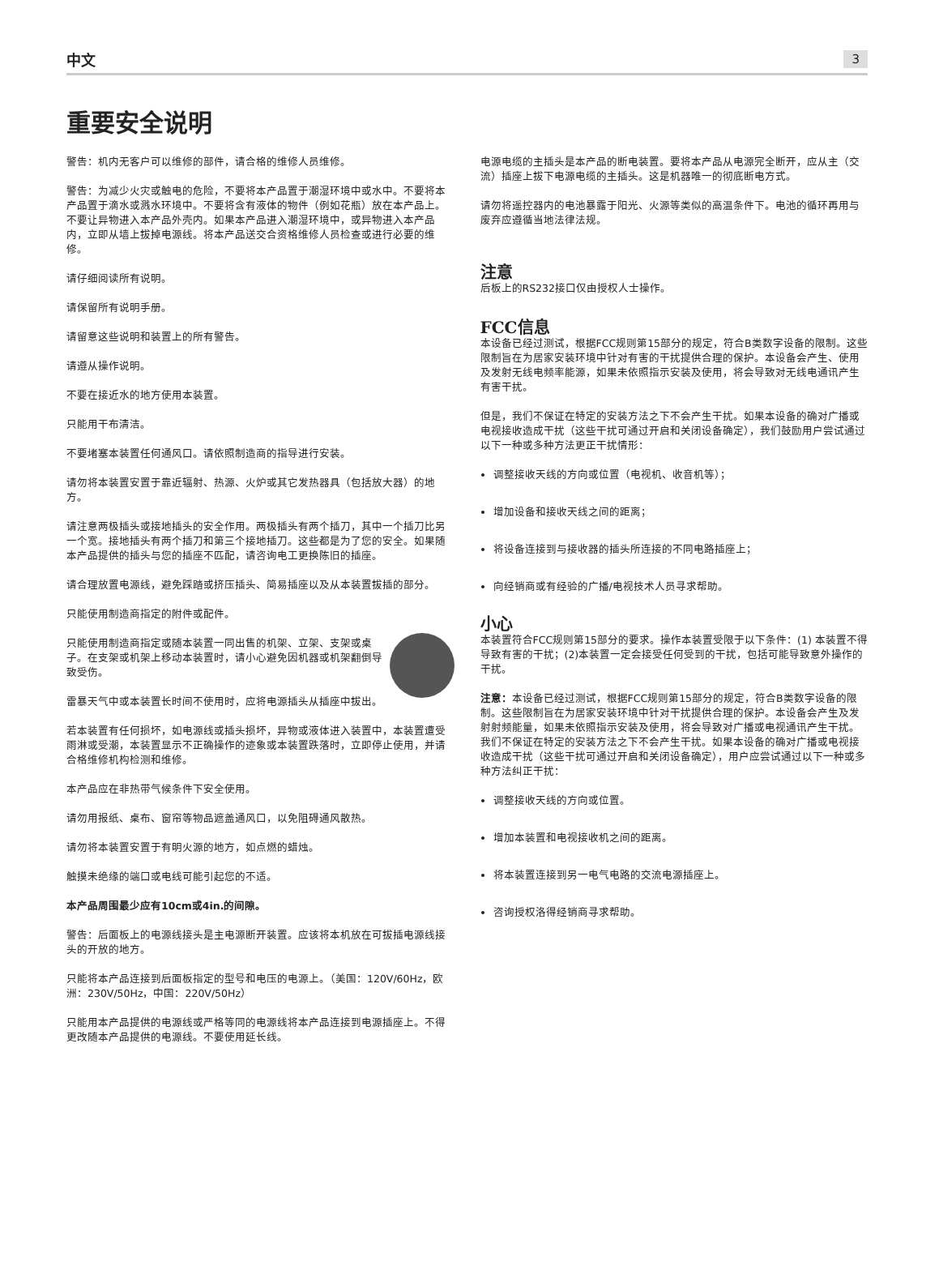中文 3
重要安全说明
警告：机内无客户可以维修的部件，请合格的维修人员维修。
警告：为减少火灾或触电的危险，不要将本产品置于潮湿环境中或水中。不要将本产品置于滴水或溅水环境中。不要将含有液体的物件（例如花瓶）放在本产品上。不要让异物进入本产品外壳内。如果本产品进入潮湿环境中，或异物进入本产品内，立即从墙上拔掉电源线。将本产品送交合资格维修人员检查或进行必要的维修。
请仔细阅读所有说明。
请保留所有说明手册。
请留意这些说明和装置上的所有警告。
请遵从操作说明。
不要在接近水的地方使用本装置。
只能用干布清洁。
不要堵塞本装置任何通风口。请依照制造商的指导进行安装。
请勿将本装置安置于靠近辐射、热源、火炉或其它发热器具（包括放大器）的地方。
请注意两极插头或接地插头的安全作用。两极插头有两个插刀，其中一个插刀比另一个宽。接地插头有两个插刀和第三个接地插刀。这些都是为了您的安全。如果随本产品提供的插头与您的插座不匹配，请咨询电工更换陈旧的插座。
请合理放置电源线，避免踩踏或挤压插头、简易插座以及从本装置拔插的部分。
只能使用制造商指定的附件或配件。
只能使用制造商指定或随本装置一同出售的机架、立架、支架或桌子。在支架或机架上移动本装置时，请小心避免因机器或机架翻倒导致受伤。
雷暴天气中或本装置长时间不使用时，应将电源插头从插座中拔出。
若本装置有任何损坏，如电源线或插头损坏，异物或液体进入装置中，本装置遭受雨淋或受潮，本装置显示不正确操作的迹象或本装置跌落时，立即停止使用，并请合格维修机构检测和维修。
本产品应在非热带气候条件下安全使用。
请勿用报纸、桌布、窗帘等物品遮盖通风口，以免阻碍通风散热。
请勿将本装置安置于有明火源的地方，如点燃的蜡烛。
触摸未绝缘的端口或电线可能引起您的不适。
本产品周围最少应有10cm或4in.的间隙。
警告：后面板上的电源线接头是主电源断开装置。应该将本机放在可拔插电源线接头的开放的地方。
只能将本产品连接到后面板指定的型号和电压的电源上。（美国：120V/60Hz，欧洲：230V/50Hz，中国：220V/50Hz）
只能用本产品提供的电源线或严格等同的电源线将本产品连接到电源插座上。不得更改随本产品提供的电源线。不要使用延长线。
电源电缆的主插头是本产品的断电装置。要将本产品从电源完全断开，应从主（交流）插座上拔下电源电缆的主插头。这是机器唯一的彻底断电方式。
请勿将遥控器内的电池暴露于阳光、火源等类似的高温条件下。电池的循环再用与废弃应遵循当地法律法规。
注意
后板上的RS232接口仅由授权人士操作。
FCC信息
本设备已经过测试，根据FCC规则第15部分的规定，符合B类数字设备的限制。这些限制旨在为居家安装环境中针对有害的干扰提供合理的保护。本设备会产生、使用及发射无线电频率能源，如果未依照指示安装及使用，将会导致对无线电通讯产生有害干扰。
但是，我们不保证在特定的安装方法之下不会产生干扰。如果本设备的确对广播或电视接收造成干扰（这些干扰可通过开启和关闭设备确定），我们鼓励用户尝试通过以下一种或多种方法更正干扰情形：
调整接收天线的方向或位置（电视机、收音机等）；
增加设备和接收天线之间的距离；
将设备连接到与接收器的插头所连接的不同电路插座上；
向经销商或有经验的广播/电视技术人员寻求帮助。
小心
本装置符合FCC规则第15部分的要求。操作本装置受限于以下条件：(1) 本装置不得导致有害的干扰；(2)本装置一定会接受任何受到的干扰，包括可能导致意外操作的干扰。
注意：本设备已经过测试，根据FCC规则第15部分的规定，符合B类数字设备的限制。这些限制旨在为居家安装环境中针对干扰提供合理的保护。本设备会产生及发射射频能量，如果未依照指示安装及使用，将会导致对广播或电视通讯产生干扰。我们不保证在特定的安装方法之下不会产生干扰。如果本设备的确对广播或电视接收造成干扰（这些干扰可通过开启和关闭设备确定），用户应尝试通过以下一种或多种方法纠正干扰：
调整接收天线的方向或位置。
增加本装置和电视接收机之间的距离。
将本装置连接到另一电气电路的交流电源插座上。
咨询授权洛得经销商寻求帮助。